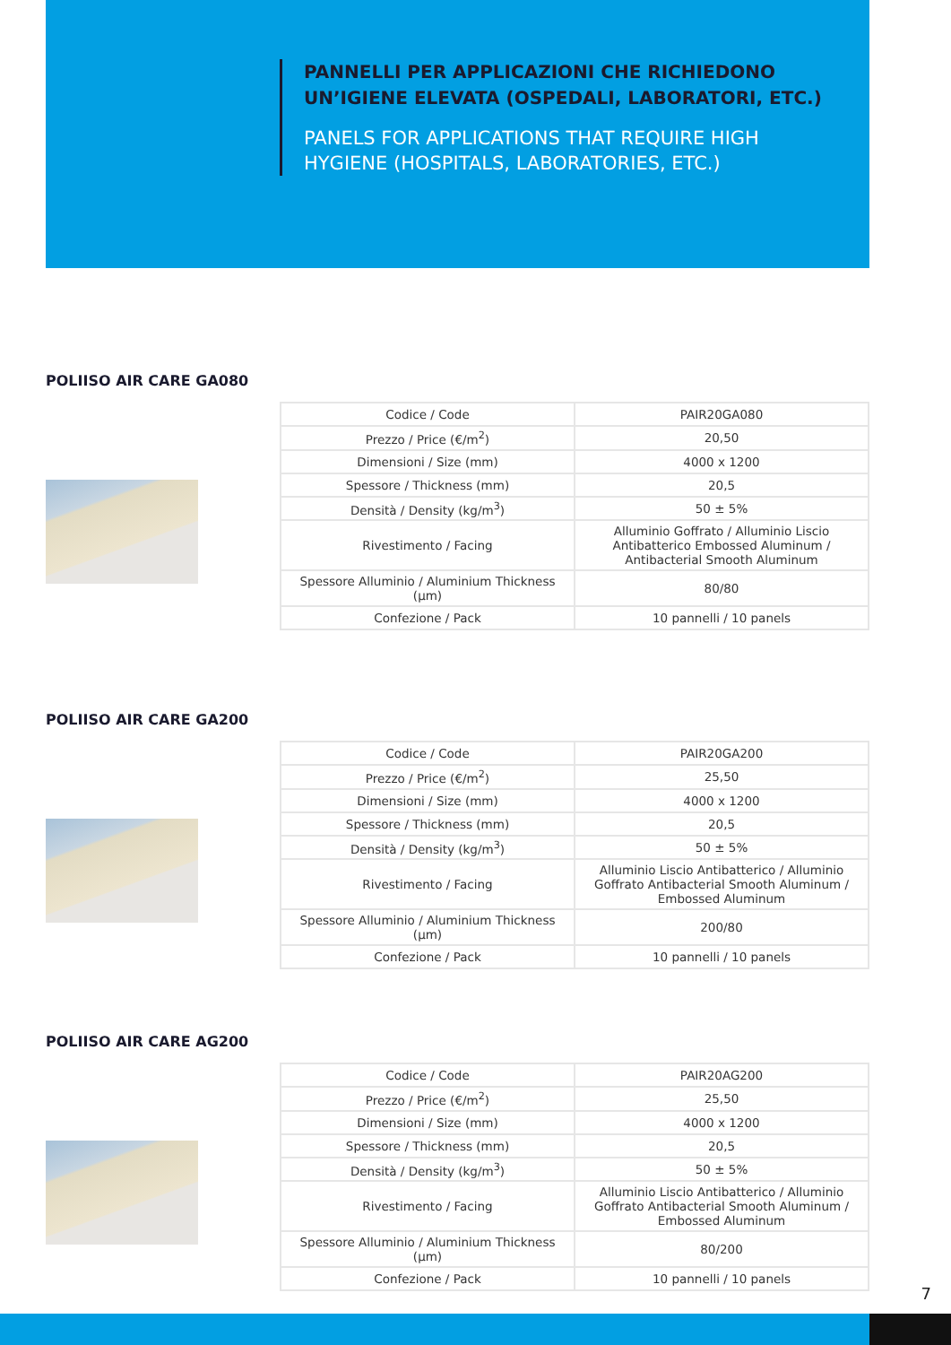PANNELLI PER APPLICAZIONI CHE RICHIEDONO UN’IGIENE ELEVATA (OSPEDALI, LABORATORI, ETC.)
PANELS FOR APPLICATIONS THAT REQUIRE HIGH HYGIENE (HOSPITALS, LABORATORIES, ETC.)
POLIISO AIR CARE GA080
| Codice / Code | PAIR20GA080 |
| Prezzo / Price (€/m<sup>2</sup>) | 20,50 |
| Dimensioni / Size (mm) | 4000 x 1200 |
| Spessore / Thickness (mm) | 20,5 |
| Densità / Density (kg/m<sup>3</sup>) | 50 ± 5% |
| Rivestimento / Facing | Alluminio Goffrato / Alluminio Liscio Antibatterico Embossed Aluminum / Antibacterial Smooth Aluminum |
| Spessore Alluminio / Aluminium Thickness (μm) | 80/80 |
| Confezione / Pack | 10 pannelli / 10 panels |
POLIISO AIR CARE GA200
| Codice / Code | PAIR20GA200 |
| Prezzo / Price (€/m<sup>2</sup>) | 25,50 |
| Dimensioni / Size (mm) | 4000 x 1200 |
| Spessore / Thickness (mm) | 20,5 |
| Densità / Density (kg/m<sup>3</sup>) | 50 ± 5% |
| Rivestimento / Facing | Alluminio Liscio Antibatterico / Alluminio Goffrato Antibacterial Smooth Aluminum / Embossed Aluminum |
| Spessore Alluminio / Aluminium Thickness (μm) | 200/80 |
| Confezione / Pack | 10 pannelli / 10 panels |
POLIISO AIR CARE AG200
| Codice / Code | PAIR20AG200 |
| Prezzo / Price (€/m<sup>2</sup>) | 25,50 |
| Dimensioni / Size (mm) | 4000 x 1200 |
| Spessore / Thickness (mm) | 20,5 |
| Densità / Density (kg/m<sup>3</sup>) | 50 ± 5% |
| Rivestimento / Facing | Alluminio Liscio Antibatterico / Alluminio Goffrato Antibacterial Smooth Aluminum / Embossed Aluminum |
| Spessore Alluminio / Aluminium Thickness (μm) | 80/200 |
| Confezione / Pack | 10 pannelli / 10 panels |
7